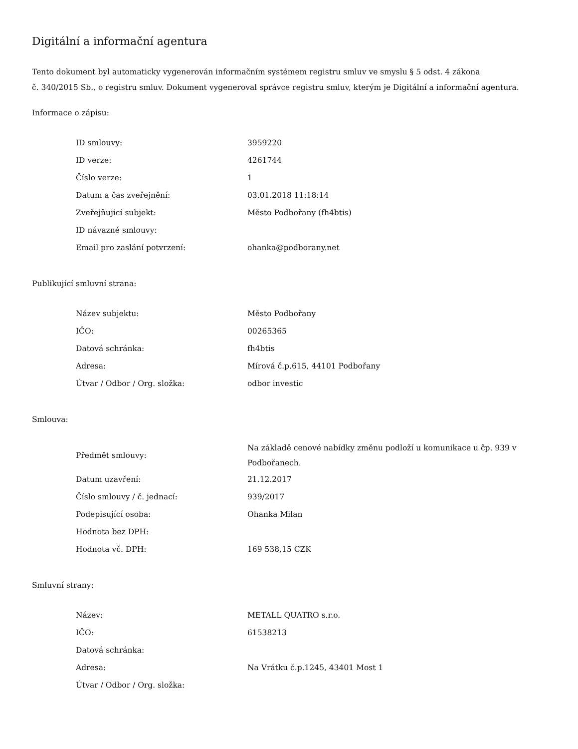Digitální a informační agentura
Tento dokument byl automaticky vygenerován informačním systémem registru smluv ve smyslu § 5 odst. 4 zákona
č. 340/2015 Sb., o registru smluv. Dokument vygeneroval správce registru smluv, kterým je Digitální a informační agentura.
Informace o zápisu:
| ID smlouvy: | 3959220 |
| ID verze: | 4261744 |
| Číslo verze: | 1 |
| Datum a čas zveřejnění: | 03.01.2018 11:18:14 |
| Zveřejňující subjekt: | Město Podbořany (fh4btis) |
| ID návazné smlouvy: | |
| Email pro zaslání potvrzení: | ohanka@podborany.net |
Publikující smluvní strana:
| Název subjektu: | Město Podbořany |
| IČO: | 00265365 |
| Datová schránka: | fh4btis |
| Adresa: | Mírová č.p.615, 44101 Podbořany |
| Útvar / Odbor / Org. složka: | odbor investic |
Smlouva:
| Předmět smlouvy: | Na základě cenové nabídky změnu podloží u komunikace u čp. 939 v Podbořanech. |
| Datum uzavření: | 21.12.2017 |
| Číslo smlouvy / č. jednací: | 939/2017 |
| Podepisující osoba: | Ohanka Milan |
| Hodnota bez DPH: | |
| Hodnota vč. DPH: | 169 538,15 CZK |
Smluvní strany:
| Název: | METALL QUATRO s.r.o. |
| IČO: | 61538213 |
| Datová schránka: | |
| Adresa: | Na Vrátku č.p.1245, 43401 Most 1 |
| Útvar / Odbor / Org. složka: | |